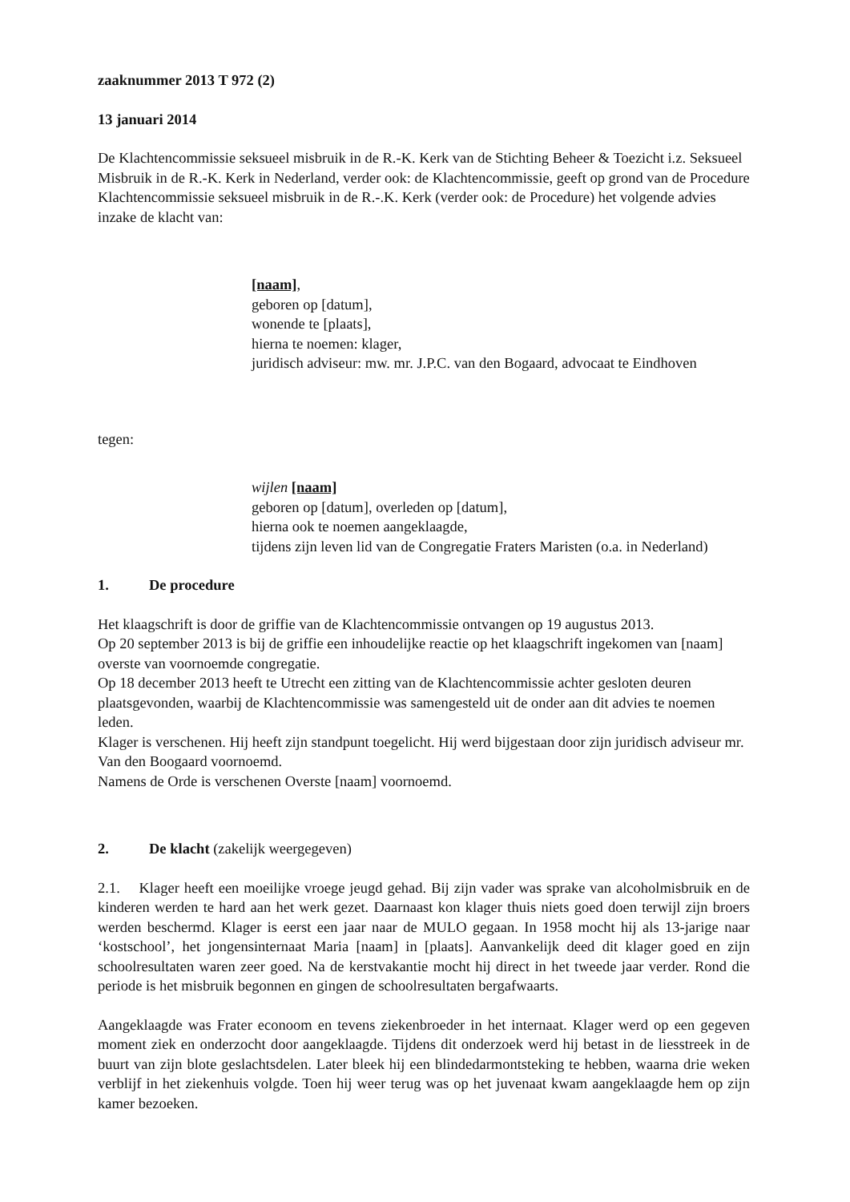zaaknummer 2013 T 972 (2)
13 januari 2014
De Klachtencommissie seksueel misbruik in de R.-K. Kerk van de Stichting Beheer & Toezicht i.z. Seksueel Misbruik in de R.-K. Kerk in Nederland, verder ook: de Klachtencommissie, geeft op grond van de Procedure Klachtencommissie seksueel misbruik in de R.-.K. Kerk (verder ook: de Procedure) het volgende advies inzake de klacht van:
[naam],
geboren op [datum],
wonende te [plaats],
hierna te noemen: klager,
juridisch adviseur: mw. mr. J.P.C. van den Bogaard, advocaat te Eindhoven
tegen:
wijlen [naam]
geboren op [datum], overleden op [datum],
hierna ook te noemen aangeklaagde,
tijdens zijn leven lid van de Congregatie Fraters Maristen (o.a. in Nederland)
1. De procedure
Het klaagschrift is door de griffie van de Klachtencommissie ontvangen op 19 augustus 2013.
Op 20 september 2013 is bij de griffie een inhoudelijke reactie op het klaagschrift ingekomen van [naam] overste van voornoemde congregatie.
Op 18 december 2013 heeft te Utrecht een zitting van de Klachtencommissie achter gesloten deuren plaatsgevonden, waarbij de Klachtencommissie was samengesteld uit de onder aan dit advies te noemen leden.
Klager is verschenen. Hij heeft zijn standpunt toegelicht. Hij werd bijgestaan door zijn juridisch adviseur mr. Van den Boogaard voornoemd.
Namens de Orde is verschenen Overste [naam] voornoemd.
2. De klacht (zakelijk weergegeven)
2.1. Klager heeft een moeilijke vroege jeugd gehad. Bij zijn vader was sprake van alcoholmisbruik en de kinderen werden te hard aan het werk gezet. Daarnaast kon klager thuis niets goed doen terwijl zijn broers werden beschermd. Klager is eerst een jaar naar de MULO gegaan. In 1958 mocht hij als 13-jarige naar ‘kostschool’, het jongensinternaat Maria [naam] in [plaats]. Aanvankelijk deed dit klager goed en zijn schoolresultaten waren zeer goed. Na de kerstvakantie mocht hij direct in het tweede jaar verder. Rond die periode is het misbruik begonnen en gingen de schoolresultaten bergafwaarts.
Aangeklaagde was Frater econoom en tevens ziekenbroeder in het internaat. Klager werd op een gegeven moment ziek en onderzocht door aangeklaagde. Tijdens dit onderzoek werd hij betast in de liesstreek in de buurt van zijn blote geslachtsdelen. Later bleek hij een blindedarmontsteking te hebben, waarna drie weken verblijf in het ziekenhuis volgde. Toen hij weer terug was op het juvenaat kwam aangeklaagde hem op zijn kamer bezoeken.